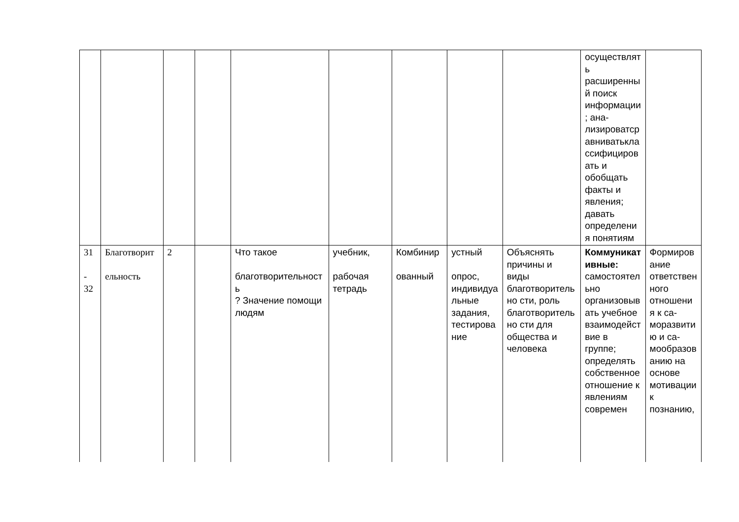| | | | | | | | | | осуществлять расширенный поиск информации; ана-лизироватсравниватьклассифицировать и обобщать факты и явления; давать определения понятиям | |
| 31 - 32 | Благотворит ельность | 2 | | Что такое благотворительность ? Значение помощи людям | учебник, рабочая тетрадь | Комбинир ованный | устный опрос, индивидуальные задания, тестирование | Объяснять причины и виды благотворительно сти, роль благотворительно сти для общества и человека | Коммуникативные: самостоятельно организовывать учебное взаимодействие в группе; определять собственное отношение к явлениям современ | Формирование ответственного отношения к са-моразвитию и са-мообразованию на основе мотивации к познанию, |